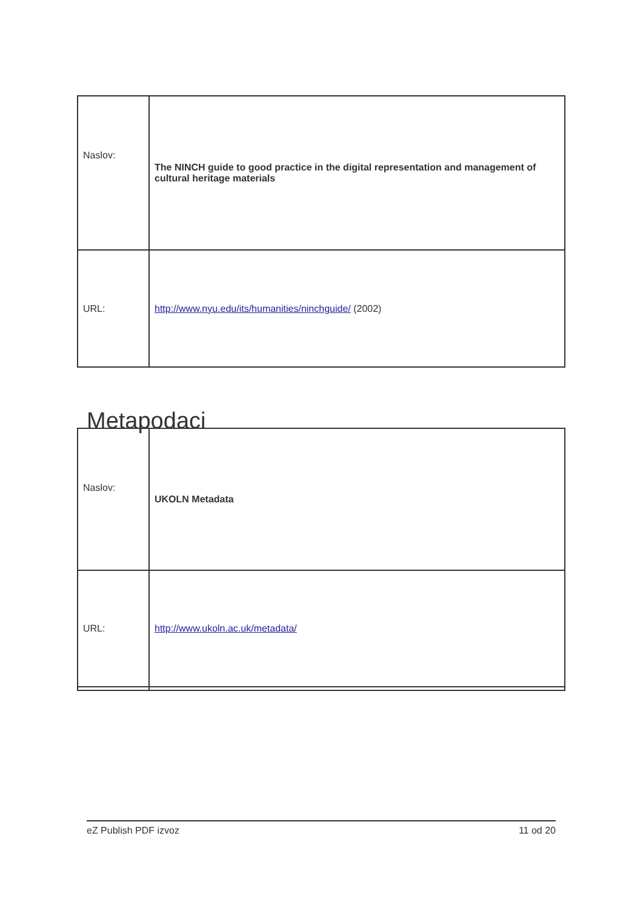| Naslov: | The NINCH guide to good practice in the digital representation and management of cultural heritage materials |
| URL: | http://www.nyu.edu/its/humanities/ninchguide/ (2002) |
Metapodaci
| Naslov: | UKOLN Metadata |
| URL: | http://www.ukoln.ac.uk/metadata/ |
eZ Publish PDF izvoz 11 od 20